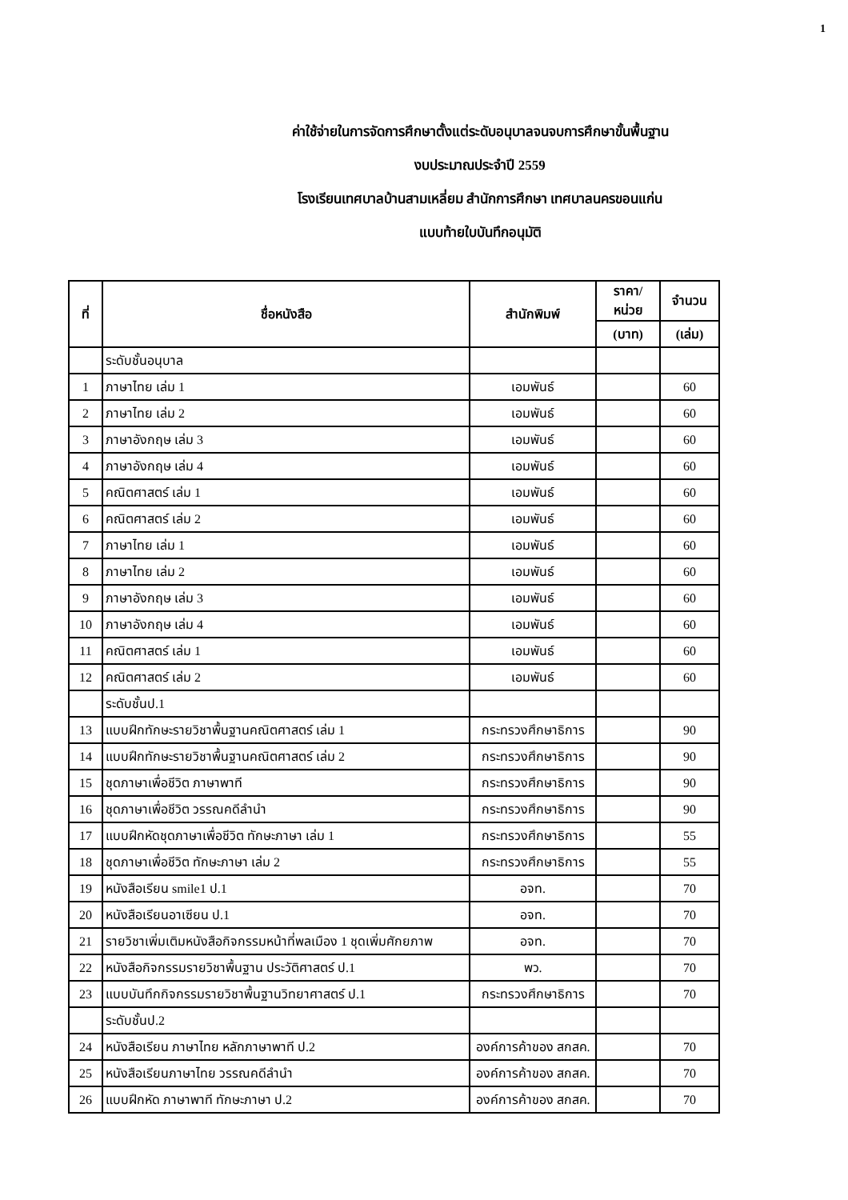1
ค่าใช้จ่ายในการจัดการศึกษาตั้งแต่ระดับอนุบาลจนจบการศึกษาขั้นพื้นฐาน
งบประมาณประจำปี 2559
โรงเรียนเทศบาลบ้านสามเหลี่ยม สำนักการศึกษา เทศบาลนครขอนแก่น
แบบท้ายใบบันทึกอนุมัติ
| ที่ | ชื่อหนังสือ | สำนักพิมพ์ | ราคา/หน่วย | จำนวน |
| --- | --- | --- | --- | --- |
| | | | (บาท) | (เล่ม) |
| | ระดับชั้นอนุบาล | | | |
| 1 | ภาษาไทย เล่ม 1 | เอมพันธ์ | | 60 |
| 2 | ภาษาไทย เล่ม 2 | เอมพันธ์ | | 60 |
| 3 | ภาษาอังกฤษ เล่ม 3 | เอมพันธ์ | | 60 |
| 4 | ภาษาอังกฤษ เล่ม 4 | เอมพันธ์ | | 60 |
| 5 | คณิตศาสตร์ เล่ม 1 | เอมพันธ์ | | 60 |
| 6 | คณิตศาสตร์ เล่ม 2 | เอมพันธ์ | | 60 |
| 7 | ภาษาไทย เล่ม 1 | เอมพันธ์ | | 60 |
| 8 | ภาษาไทย เล่ม 2 | เอมพันธ์ | | 60 |
| 9 | ภาษาอังกฤษ เล่ม 3 | เอมพันธ์ | | 60 |
| 10 | ภาษาอังกฤษ เล่ม 4 | เอมพันธ์ | | 60 |
| 11 | คณิตศาสตร์ เล่ม 1 | เอมพันธ์ | | 60 |
| 12 | คณิตศาสตร์ เล่ม 2 | เอมพันธ์ | | 60 |
| | ระดับชั้นป.1 | | | |
| 13 | แบบฝึกทักษะรายวิชาพื้นฐานคณิตศาสตร์ เล่ม 1 | กระทรวงศึกษาธิการ | | 90 |
| 14 | แบบฝึกทักษะรายวิชาพื้นฐานคณิตศาสตร์ เล่ม 2 | กระทรวงศึกษาธิการ | | 90 |
| 15 | ชุดภาษาเพื่อชีวิต ภาษาพาที | กระทรวงศึกษาธิการ | | 90 |
| 16 | ชุดภาษาเพื่อชีวิต วรรณคดีลำนำ | กระทรวงศึกษาธิการ | | 90 |
| 17 | แบบฝึกหัดชุดภาษาเพื่อชีวิต ทักษะภาษา เล่ม 1 | กระทรวงศึกษาธิการ | | 55 |
| 18 | ชุดภาษาเพื่อชีวิต ทักษะภาษา เล่ม 2 | กระทรวงศึกษาธิการ | | 55 |
| 19 | หนังสือเรียน smile1 ป.1 | อจท. | | 70 |
| 20 | หนังสือเรียนอาเซียน ป.1 | อจท. | | 70 |
| 21 | รายวิชาเพิ่มเติมหนังสือกิจกรรมหน้าที่พลเมือง 1 ชุดเพิ่มศักยภาพ | อจท. | | 70 |
| 22 | หนังสือกิจกรรมรายวิชาพื้นฐาน ประวัติศาสตร์ ป.1 | พว. | | 70 |
| 23 | แบบบันทึกกิจกรรมรายวิชาพื้นฐานวิทยาศาสตร์ ป.1 | กระทรวงศึกษาธิการ | | 70 |
| | ระดับชั้นป.2 | | | |
| 24 | หนังสือเรียน ภาษาไทย หลักภาษาพาที ป.2 | องค์การค้าของ สกสค. | | 70 |
| 25 | หนังสือเรียนภาษาไทย วรรณคดีลำนำ | องค์การค้าของ สกสค. | | 70 |
| 26 | แบบฝึกหัด ภาษาพาที ทักษะภาษา ป.2 | องค์การค้าของ สกสค. | | 70 |